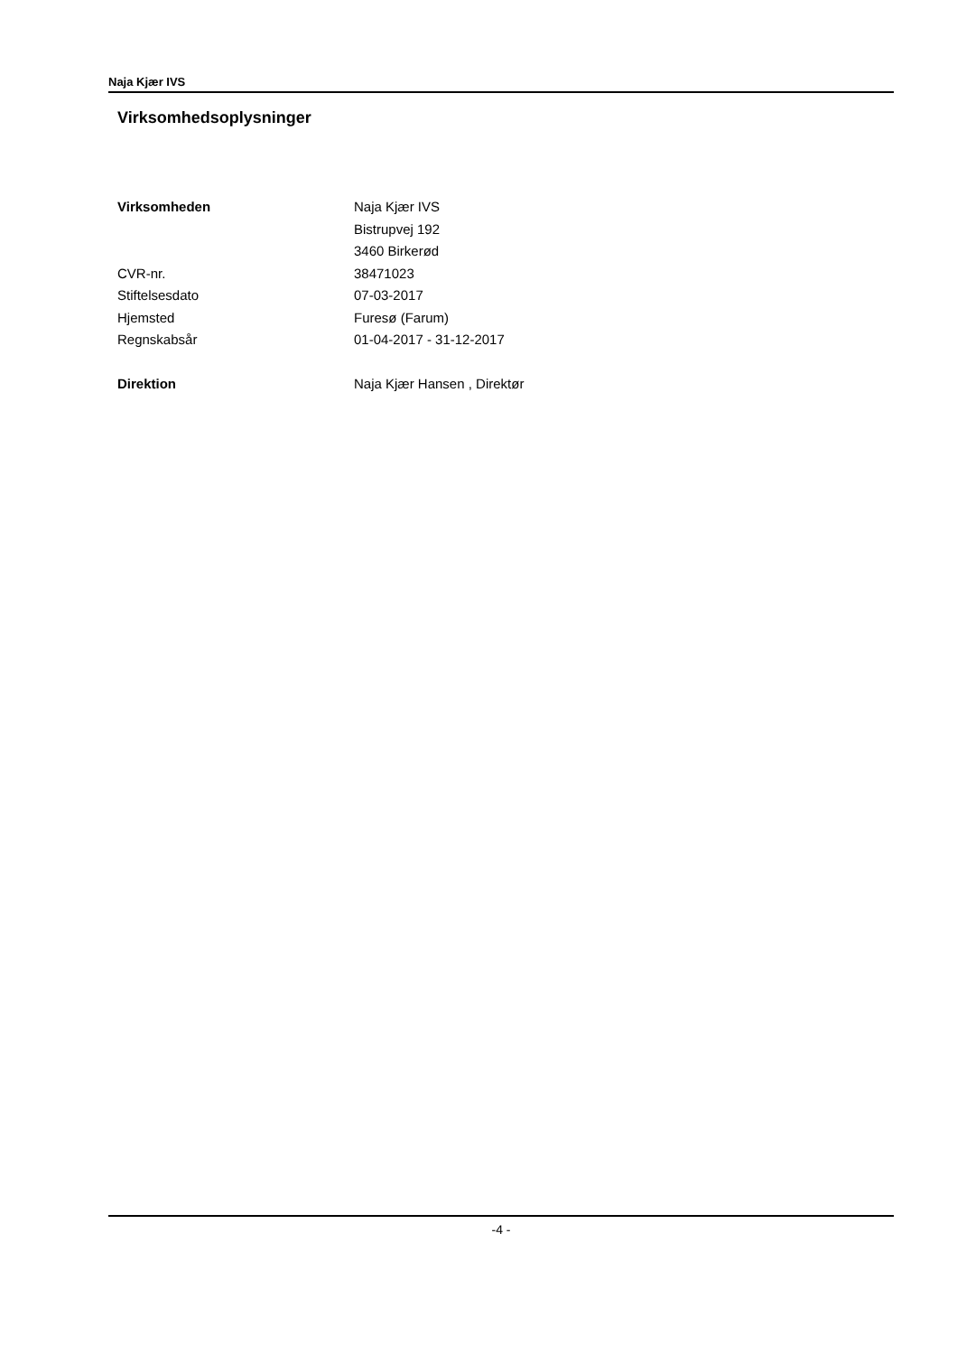Naja Kjær IVS
Virksomhedsoplysninger
| Virksomheden | Naja Kjær IVS |
| | Bistrupvej 192 |
| | 3460 Birkerød |
| CVR-nr. | 38471023 |
| Stiftelsesdato | 07-03-2017 |
| Hjemsted | Furesø (Farum) |
| Regnskabsår | 01-04-2017 - 31-12-2017 |
| Direktion | Naja Kjær Hansen , Direktør |
-4 -